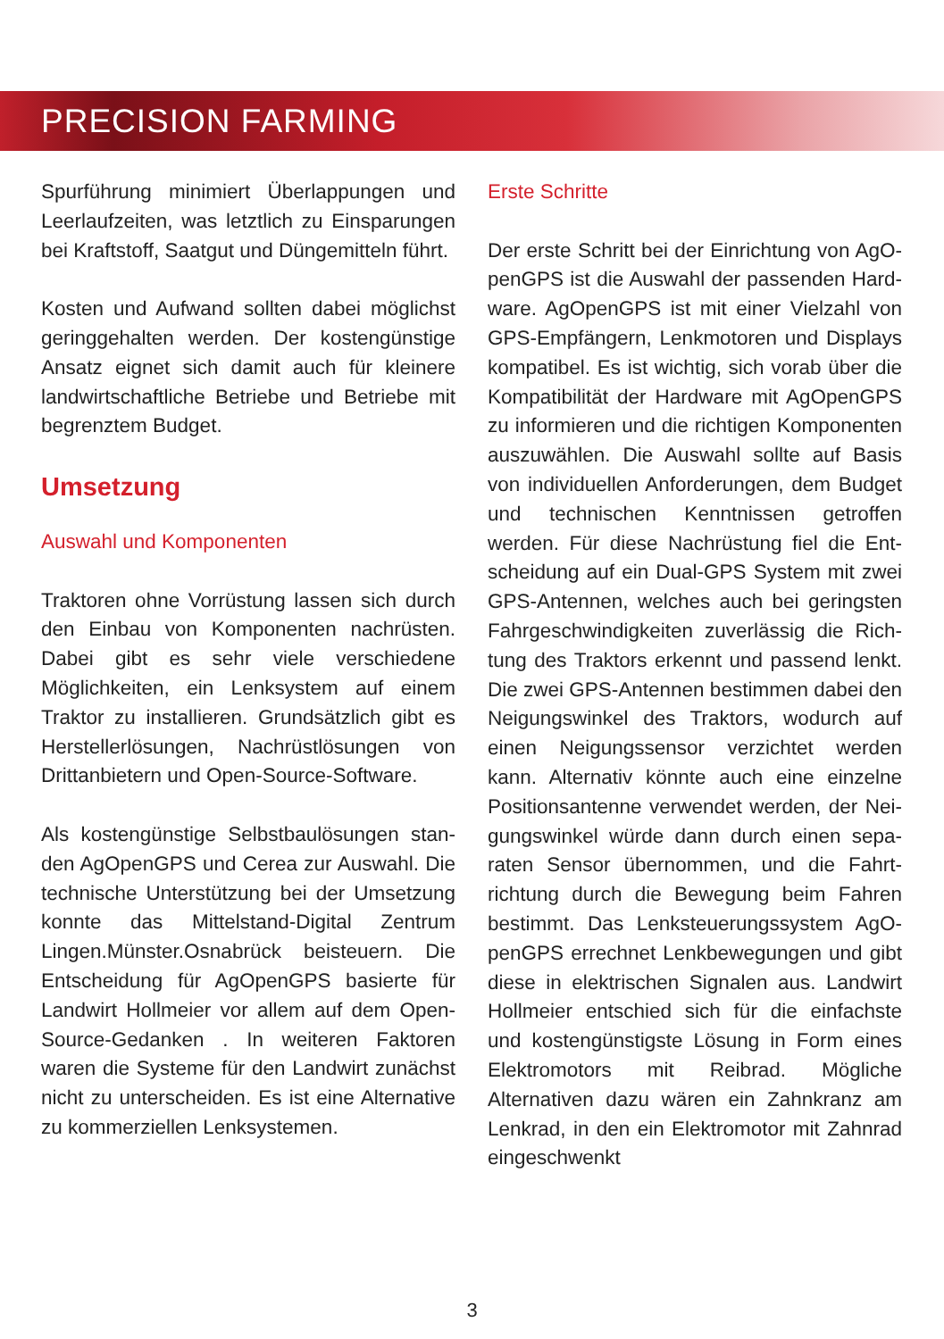PRECISION FARMING
Spurführung minimiert Überlappungen und Leerlaufzeiten, was letztlich zu Einsparungen bei Kraftstoff, Saatgut und Düngemitteln führt.
Kosten und Aufwand sollten dabei möglichst geringgehalten werden. Der kostengünstige Ansatz eignet sich damit auch für kleinere landwirtschaftliche Betriebe und Betriebe mit begrenztem Budget.
Umsetzung
Auswahl und Komponenten
Traktoren ohne Vorrüstung lassen sich durch den Einbau von Komponenten nachrüsten. Dabei gibt es sehr viele verschiedene Möglich­keiten, ein Lenksystem auf einem Traktor zu installieren. Grundsätzlich gibt es Herstellerlö­sungen, Nachrüstlösungen von Drittanbietern und Open-Source-Software.
Als kostengünstige Selbstbaulösungen stan­den AgOpenGPS und Cerea zur Auswahl. Die technische Unterstützung bei der Umset­zung konnte das Mittelstand-Digital Zentrum Lingen.Münster.Osnabrück beisteuern. Die Entscheidung für AgOpenGPS basierte für Landwirt Hollmeier vor allem auf dem Open-Source-Gedanken . In weiteren Faktoren waren die Systeme für den Landwirt zunächst nicht zu unterscheiden. Es ist eine Alternative zu kommerziellen Lenksystemen.
Erste Schritte
Der erste Schritt bei der Einrichtung von AgO­penGPS ist die Auswahl der passenden Hard­ware. AgOpenGPS ist mit einer Vielzahl von GPS-Empfängern, Lenkmotoren und Displays kompatibel. Es ist wichtig, sich vorab über die Kompatibilität der Hardware mit AgOpenGPS zu informieren und die richtigen Komponen­ten auszuwählen. Die Auswahl sollte auf Basis von individuellen Anforderungen, dem Bud­get und technischen Kenntnissen getroffen werden. Für diese Nachrüstung fiel die Ent­scheidung auf ein Dual-GPS System mit zwei GPS-Antennen, welches auch bei geringsten Fahrgeschwindigkeiten zuverlässig die Rich­tung des Traktors erkennt und passend lenkt. Die zwei GPS-Antennen bestimmen dabei den Neigungswinkel des Traktors, wodurch auf einen Neigungssensor verzichtet werden kann. Alternativ könnte auch eine einzelne Positionsantenne verwendet werden, der Nei­gungswinkel würde dann durch einen sepa­raten Sensor übernommen, und die Fahrt­richtung durch die Bewegung beim Fahren bestimmt. Das Lenksteuerungssystem AgO­penGPS errechnet Lenkbewegungen und gibt diese in elektrischen Signalen aus. Landwirt Hollmeier entschied sich für die einfachste und kostengünstigste Lösung in Form eines Elek­tromotors mit Reibrad. Mögliche Alternativen dazu wären ein Zahnkranz am Lenkrad, in den ein Elektromotor mit Zahnrad eingeschwenkt
3